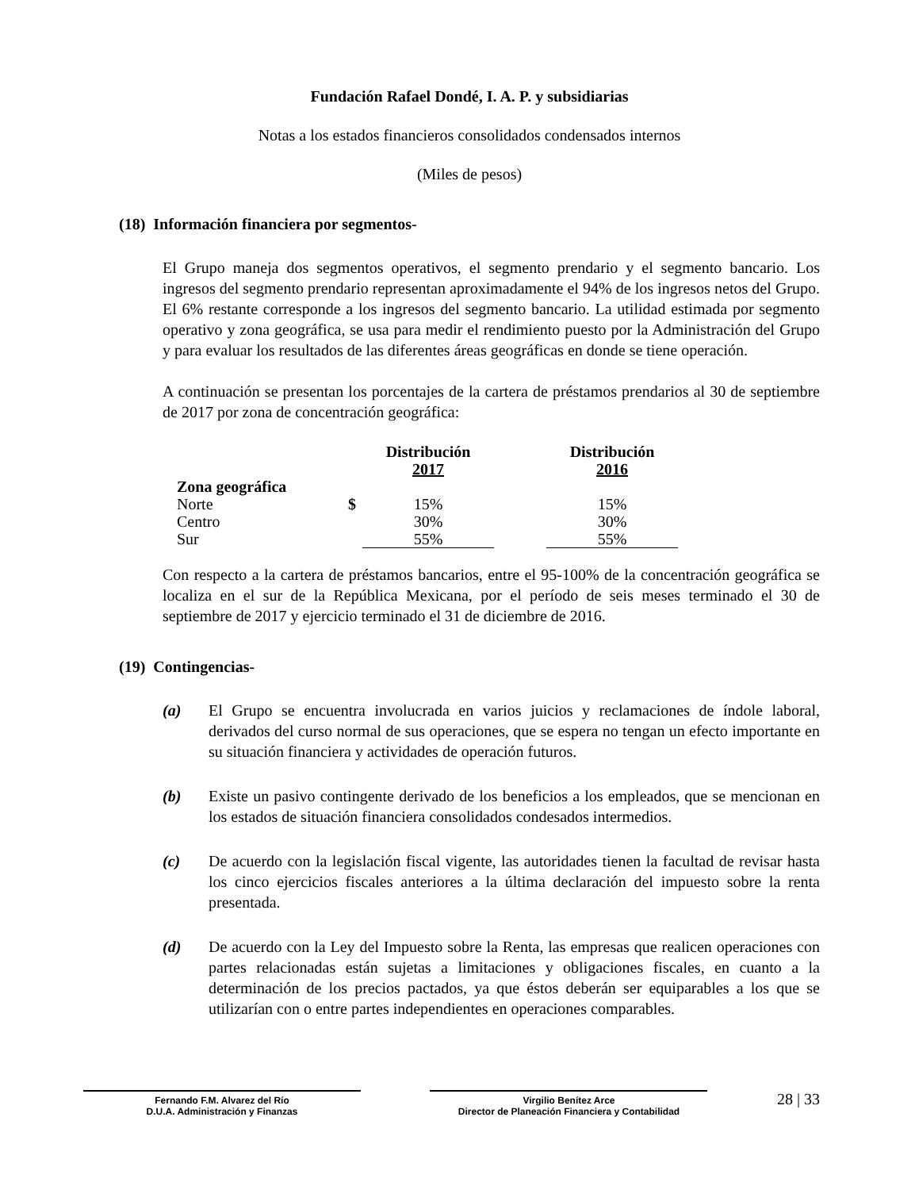Fundación Rafael Dondé, I. A. P. y subsidiarias
Notas a los estados financieros consolidados condensados internos
(Miles de pesos)
(18) Información financiera por segmentos-
El Grupo maneja dos segmentos operativos, el segmento prendario y el segmento bancario. Los ingresos del segmento prendario representan aproximadamente el 94% de los ingresos netos del Grupo. El 6% restante corresponde a los ingresos del segmento bancario. La utilidad estimada por segmento operativo y zona geográfica, se usa para medir el rendimiento puesto por la Administración del Grupo y para evaluar los resultados de las diferentes áreas geográficas en donde se tiene operación.
A continuación se presentan los porcentajes de la cartera de préstamos prendarios al 30 de septiembre de 2017 por zona de concentración geográfica:
| | | Distribución 2017 | | Distribución 2016 |
| --- | --- | --- | --- | --- |
| Zona geográfica | | | | |
| Norte | $ | 15% | | 15% |
| Centro | | 30% | | 30% |
| Sur | | 55% | | 55% |
Con respecto a la cartera de préstamos bancarios, entre el 95-100% de la concentración geográfica se localiza en el sur de la República Mexicana, por el período de seis meses terminado el 30 de septiembre de 2017 y ejercicio terminado el 31 de diciembre de 2016.
(19) Contingencias-
(a) El Grupo se encuentra involucrada en varios juicios y reclamaciones de índole laboral, derivados del curso normal de sus operaciones, que se espera no tengan un efecto importante en su situación financiera y actividades de operación futuros.
(b) Existe un pasivo contingente derivado de los beneficios a los empleados, que se mencionan en los estados de situación financiera consolidados condesados intermedios.
(c) De acuerdo con la legislación fiscal vigente, las autoridades tienen la facultad de revisar hasta los cinco ejercicios fiscales anteriores a la última declaración del impuesto sobre la renta presentada.
(d) De acuerdo con la Ley del Impuesto sobre la Renta, las empresas que realicen operaciones con partes relacionadas están sujetas a limitaciones y obligaciones fiscales, en cuanto a la determinación de los precios pactados, ya que éstos deberán ser equiparables a los que se utilizarían con o entre partes independientes en operaciones comparables.
Fernando F.M. Alvarez del Río
D.U.A. Administración y Finanzas
Virgilio Benítez Arce
Director de Planeación Financiera y Contabilidad
28 | 33